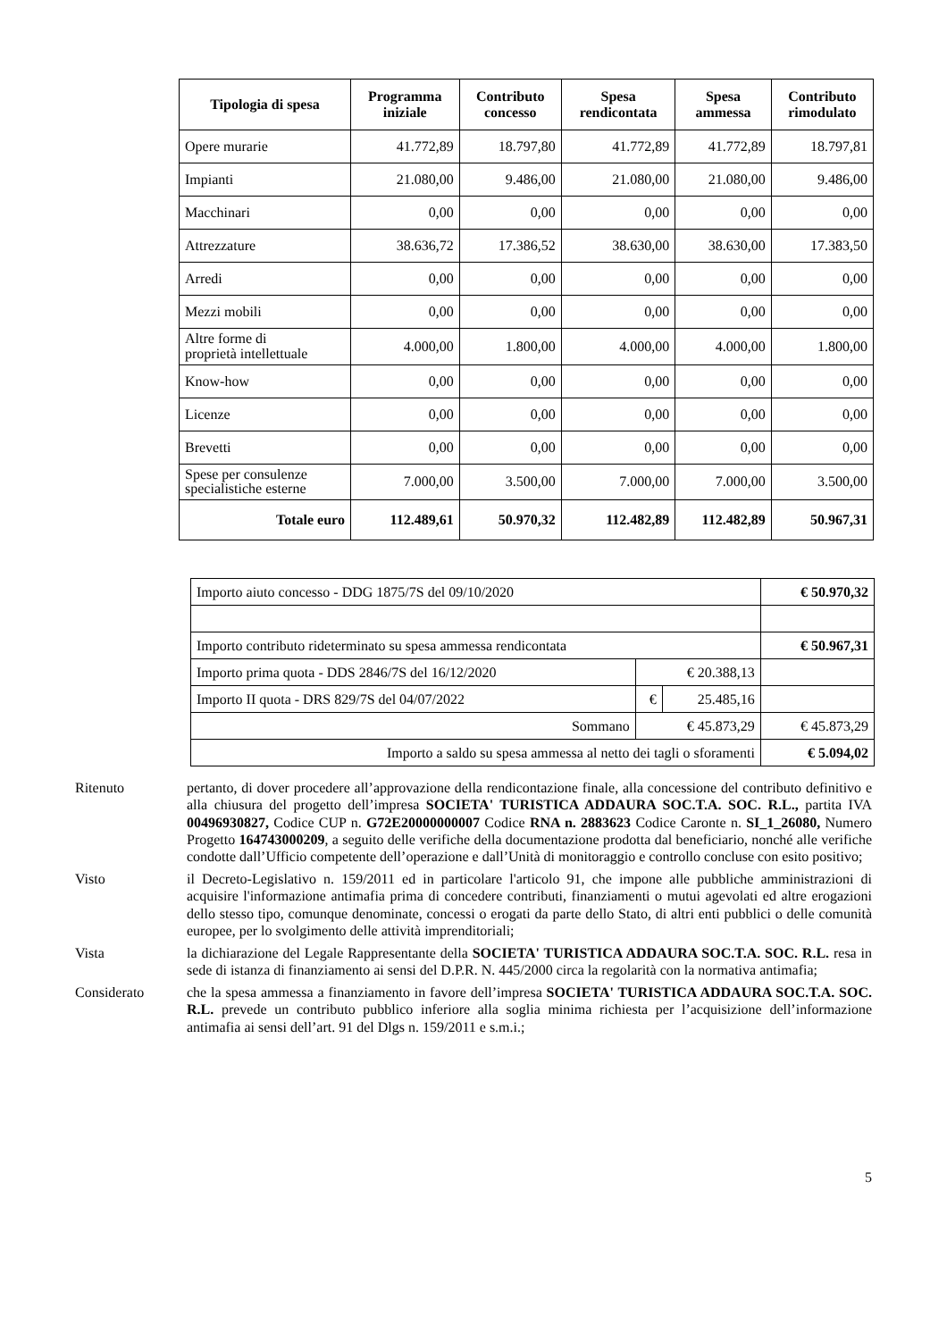| Tipologia di spesa | Programma iniziale | Contributo concesso | Spesa rendicontata | Spesa ammessa | Contributo rimodulato |
| --- | --- | --- | --- | --- | --- |
| Opere murarie | 41.772,89 | 18.797,80 | 41.772,89 | 41.772,89 | 18.797,81 |
| Impianti | 21.080,00 | 9.486,00 | 21.080,00 | 21.080,00 | 9.486,00 |
| Macchinari | 0,00 | 0,00 | 0,00 | 0,00 | 0,00 |
| Attrezzature | 38.636,72 | 17.386,52 | 38.630,00 | 38.630,00 | 17.383,50 |
| Arredi | 0,00 | 0,00 | 0,00 | 0,00 | 0,00 |
| Mezzi mobili | 0,00 | 0,00 | 0,00 | 0,00 | 0,00 |
| Altre forme di proprietà intellettuale | 4.000,00 | 1.800,00 | 4.000,00 | 4.000,00 | 1.800,00 |
| Know-how | 0,00 | 0,00 | 0,00 | 0,00 | 0,00 |
| Licenze | 0,00 | 0,00 | 0,00 | 0,00 | 0,00 |
| Brevetti | 0,00 | 0,00 | 0,00 | 0,00 | 0,00 |
| Spese per consulenze specialistiche esterne | 7.000,00 | 3.500,00 | 7.000,00 | 7.000,00 | 3.500,00 |
| Totale euro | 112.489,61 | 50.970,32 | 112.482,89 | 112.482,89 | 50.967,31 |
| Importo aiuto concesso - DDG 1875/7S del 09/10/2020 | | | € 50.970,32 |
| Importo contributo rideterminato su spesa ammessa rendicontata | | | € 50.967,31 |
| Importo prima quota - DDS 2846/7S del 16/12/2020 | € 20.388,13 | | |
| Importo II quota - DRS 829/7S del 04/07/2022 | € | 25.485,16 | |
| Sommano | € 45.873,29 | | € 45.873,29 |
| Importo a saldo su spesa ammessa al netto dei tagli o sforamenti | | | € 5.094,02 |
Ritenuto pertanto, di dover procedere all’approvazione della rendicontazione finale, alla concessione del contributo definitivo e alla chiusura del progetto dell’impresa SOCIETA' TURISTICA ADDAURA SOC.T.A. SOC. R.L., partita IVA 00496930827, Codice CUP n. G72E20000000007 Codice RNA n. 2883623 Codice Caronte n. SI_1_26080, Numero Progetto 164743000209, a seguito delle verifiche della documentazione prodotta dal beneficiario, nonché alle verifiche condotte dall’Ufficio competente dell’operazione e dall’Unità di monitoraggio e controllo concluse con esito positivo;
Visto il Decreto-Legislativo n. 159/2011 ed in particolare l'articolo 91, che impone alle pubbliche amministrazioni di acquisire l'informazione antimafia prima di concedere contributi, finanziamenti o mutui agevolati ed altre erogazioni dello stesso tipo, comunque denominate, concessi o erogati da parte dello Stato, di altri enti pubblici o delle comunità europee, per lo svolgimento delle attività imprenditoriali;
Vista la dichiarazione del Legale Rappresentante della SOCIETA' TURISTICA ADDAURA SOC.T.A. SOC. R.L. resa in sede di istanza di finanziamento ai sensi del D.P.R. N. 445/2000 circa la regolarità con la normativa antimafia;
Considerato che la spesa ammessa a finanziamento in favore dell’impresa SOCIETA' TURISTICA ADDAURA SOC.T.A. SOC. R.L. prevede un contributo pubblico inferiore alla soglia minima richiesta per l’acquisizione dell’informazione antimafia ai sensi dell’art. 91 del Dlgs n. 159/2011 e s.m.i.;
5